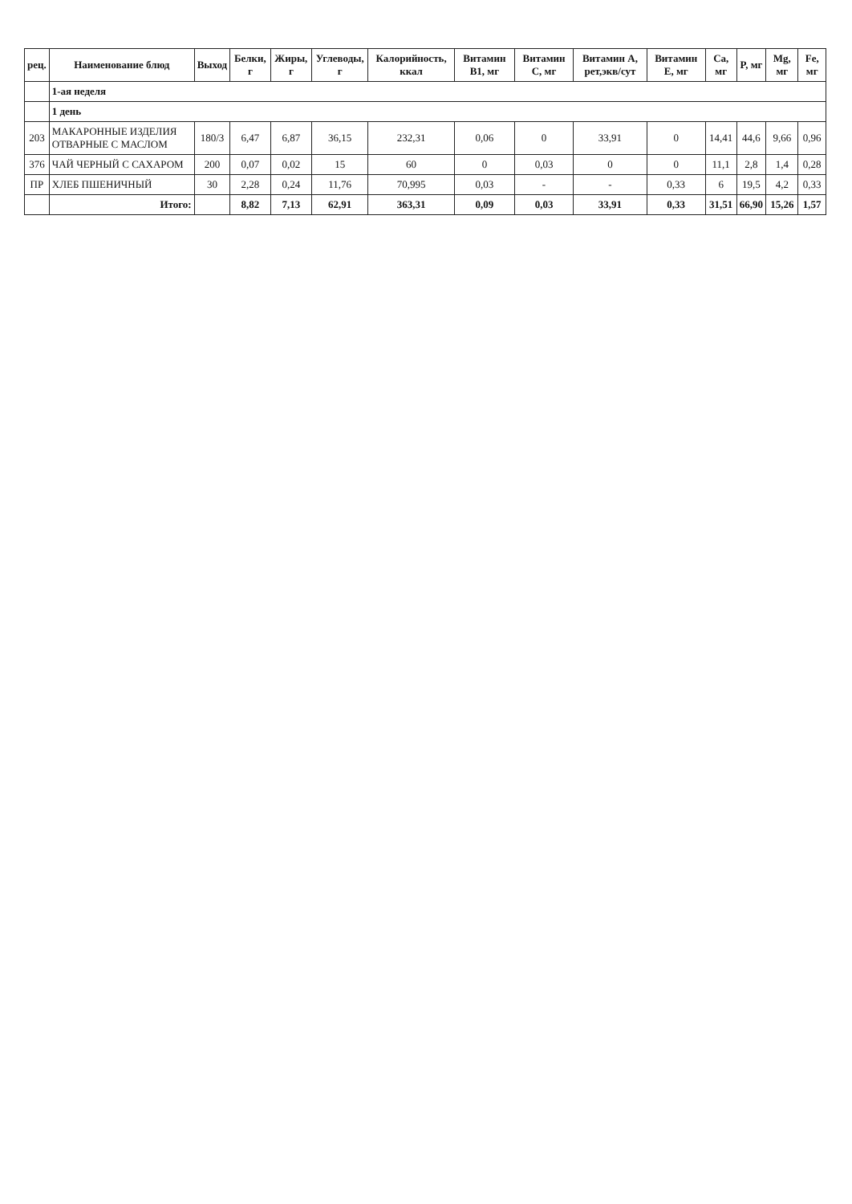| рец. | Наименование блюд | Выход | Белки, г | Жиры, г | Углеводы, г | Калорийность, ккал | Витамин B1, мг | Витамин C, мг | Витамин A, рет,экв/сут | Витамин E, мг | Ca, мг | P, мг | Mg, мг | Fe, мг |
| --- | --- | --- | --- | --- | --- | --- | --- | --- | --- | --- | --- | --- | --- | --- |
| | 1-ая неделя | | | | | | | | | | | | | |
| | 1 день | | | | | | | | | | | | | |
| 203 | МАКАРОННЫЕ ИЗДЕЛИЯ ОТВАРНЫЕ С МАСЛОМ | 180/3 | 6,47 | 6,87 | 36,15 | 232,31 | 0,06 | 0 | 33,91 | 0 | 14,41 | 44,6 | 9,66 | 0,96 |
| 376 | ЧАЙ ЧЕРНЫЙ С САХАРОМ | 200 | 0,07 | 0,02 | 15 | 60 | 0 | 0,03 | 0 | 0 | 11,1 | 2,8 | 1,4 | 0,28 |
| ПР | ХЛЕБ ПШЕНИЧНЫЙ | 30 | 2,28 | 0,24 | 11,76 | 70,995 | 0,03 | - | - | 0,33 | 6 | 19,5 | 4,2 | 0,33 |
| | Итого: | | 8,82 | 7,13 | 62,91 | 363,31 | 0,09 | 0,03 | 33,91 | 0,33 | 31,51 | 66,90 | 15,26 | 1,57 |